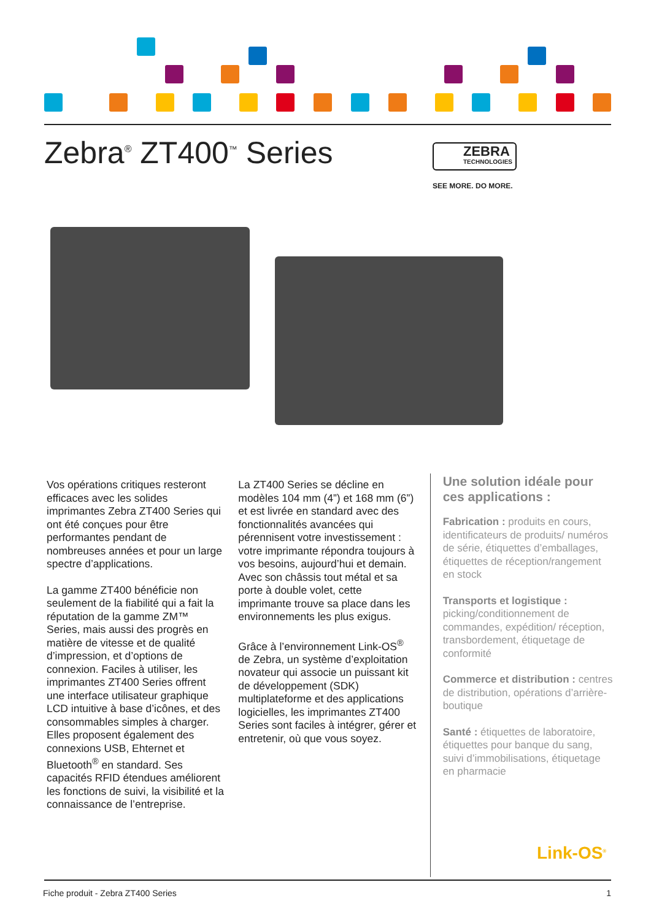Zebra<sup>®</sup> ZT400<sup>™</sup> Series
ZEBRA
TECHNOLOGIES
SEE MORE. DO MORE.
Vos opérations critiques resteront efficaces avec les solides imprimantes Zebra ZT400 Series qui ont été conçues pour être performantes pendant de nombreuses années et pour un large spectre d’applications.
La gamme ZT400 bénéficie non seulement de la fiabilité qui a fait la réputation de la gamme ZM™ Series, mais aussi des progrès en matière de vitesse et de qualité d’impression, et d’options de connexion. Faciles à utiliser, les imprimantes ZT400 Series offrent une interface utilisateur graphique LCD intuitive à base d’icônes, et des consommables simples à charger. Elles proposent également des connexions USB, Ehternet et Bluetooth<sup>®</sup> en standard. Ses capacités RFID étendues améliorent les fonctions de suivi, la visibilité et la connaissance de l’entreprise.
La ZT400 Series se décline en modèles 104 mm (4”) et 168 mm (6”) et est livrée en standard avec des fonctionnalités avancées qui pérennisent votre investissement : votre imprimante répondra toujours à vos besoins, aujourd’hui et demain. Avec son châssis tout métal et sa porte à double volet, cette imprimante trouve sa place dans les environnements les plus exigus.
Grâce à l’environnement Link-OS<sup>®</sup> de Zebra, un système d’exploitation novateur qui associe un puissant kit de développement (SDK) multiplateforme et des applications logicielles, les imprimantes ZT400 Series sont faciles à intégrer, gérer et entretenir, où que vous soyez.
Une solution idéale pour ces applications :
Fabrication : produits en cours, identificateurs de produits/ numéros de série, étiquettes d’emballages, étiquettes de réception/rangement en stock
Transports et logistique : picking/conditionnement de commandes, expédition/ réception, transbordement, étiquetage de conformité
Commerce et distribution : centres de distribution, opérations d’arrière-boutique
Santé : étiquettes de laboratoire, étiquettes pour banque du sang, suivi d’immobilisations, étiquetage en pharmacie
Link-OS<sup>®</sup>
Fiche produit - Zebra ZT400 Series 1